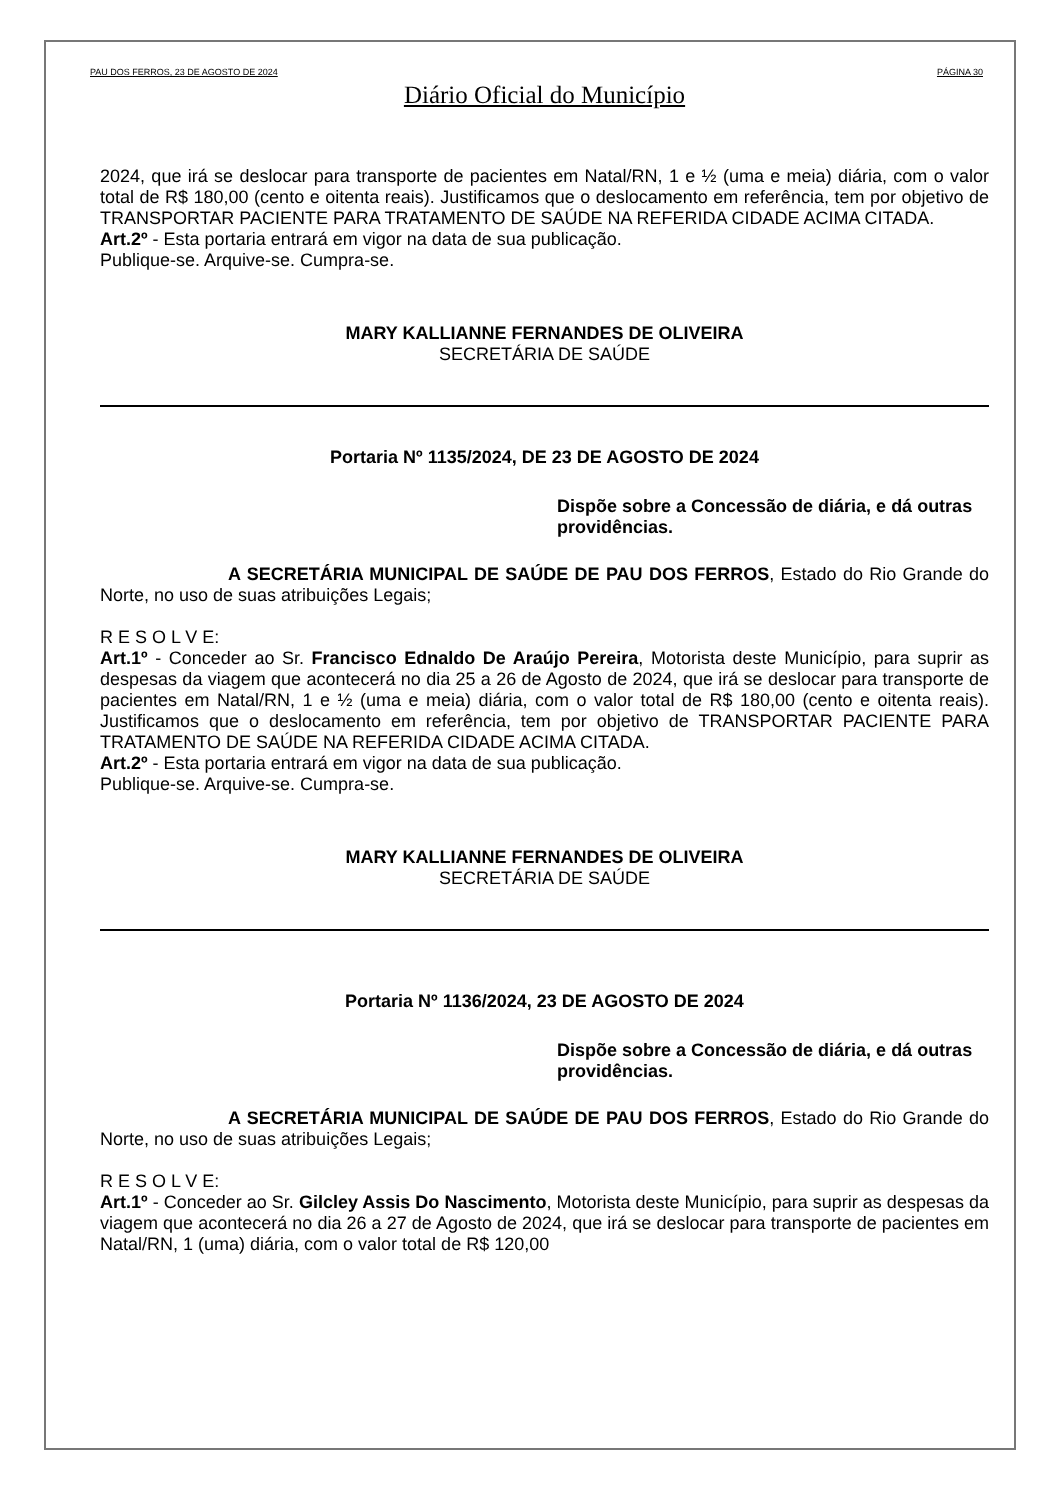PAU DOS FERROS, 23 DE AGOSTO DE 2024 PÁGINA 30
Diário Oficial do Município
2024, que irá se deslocar para transporte de pacientes em Natal/RN, 1 e ½ (uma e meia) diária, com o valor total de R$ 180,00 (cento e oitenta reais). Justificamos que o deslocamento em referência, tem por objetivo de TRANSPORTAR PACIENTE PARA TRATAMENTO DE SAÚDE NA REFERIDA CIDADE ACIMA CITADA.
Art.2º - Esta portaria entrará em vigor na data de sua publicação.
Publique-se. Arquive-se. Cumpra-se.
MARY KALLIANNE FERNANDES DE OLIVEIRA
SECRETÁRIA DE SAÚDE
Portaria Nº 1135/2024, DE 23 DE AGOSTO DE 2024
Dispõe sobre a Concessão de diária, e dá outras providências.
A SECRETÁRIA MUNICIPAL DE SAÚDE DE PAU DOS FERROS, Estado do Rio Grande do Norte, no uso de suas atribuições Legais;
R E S O L V E:
Art.1º - Conceder ao Sr. Francisco Ednaldo De Araújo Pereira, Motorista deste Município, para suprir as despesas da viagem que acontecerá no dia 25 a 26 de Agosto de 2024, que irá se deslocar para transporte de pacientes em Natal/RN, 1 e ½ (uma e meia) diária, com o valor total de R$ 180,00 (cento e oitenta reais). Justificamos que o deslocamento em referência, tem por objetivo de TRANSPORTAR PACIENTE PARA TRATAMENTO DE SAÚDE NA REFERIDA CIDADE ACIMA CITADA.
Art.2º - Esta portaria entrará em vigor na data de sua publicação.
Publique-se. Arquive-se. Cumpra-se.
MARY KALLIANNE FERNANDES DE OLIVEIRA
SECRETÁRIA DE SAÚDE
Portaria Nº 1136/2024, 23 DE AGOSTO DE 2024
Dispõe sobre a Concessão de diária, e dá outras providências.
A SECRETÁRIA MUNICIPAL DE SAÚDE DE PAU DOS FERROS, Estado do Rio Grande do Norte, no uso de suas atribuições Legais;
R E S O L V E:
Art.1º - Conceder ao Sr. Gilcley Assis Do Nascimento, Motorista deste Município, para suprir as despesas da viagem que acontecerá no dia 26 a 27 de Agosto de 2024, que irá se deslocar para transporte de pacientes em Natal/RN, 1 (uma) diária, com o valor total de R$ 120,00